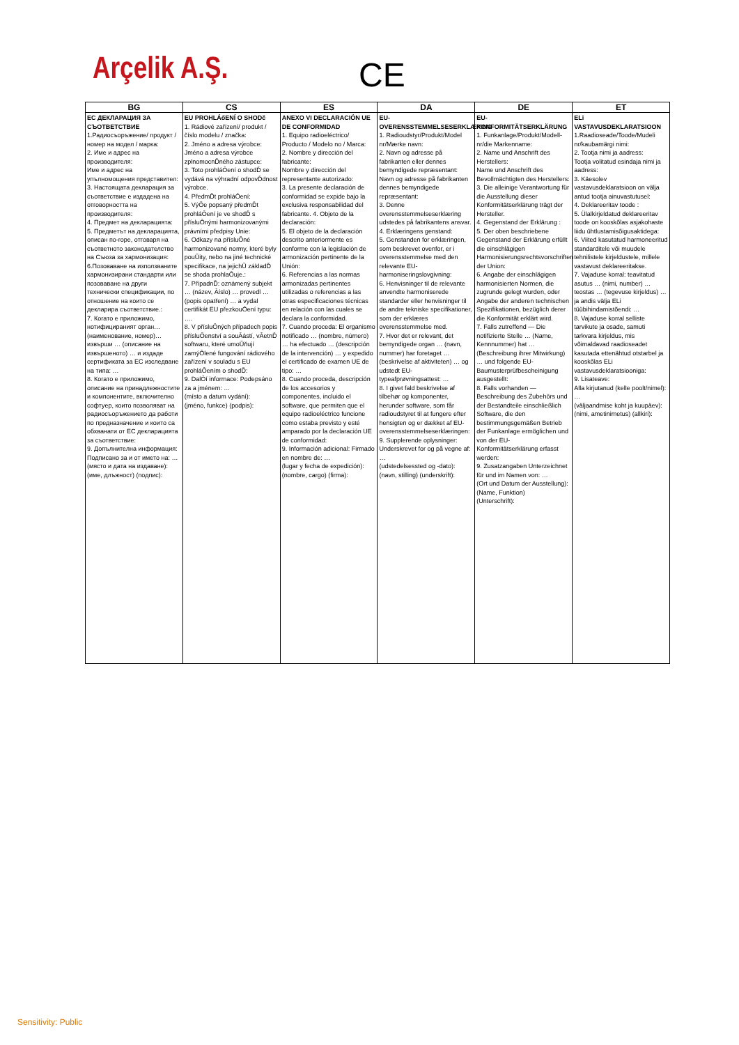Arçelik A.Ş. CE
| BG | CS | ES | DA | DE | ET |
| --- | --- | --- | --- | --- | --- |
| ЕС ДЕКЛАРАЦИЯ ЗА СЪОТВЕТСТВИЕ 1.Радиосъоръжение/ продукт / номер на модел / марка: 2. Име и адрес на производителя: Име и адрес на упълномощения представител: 3. Настоящата декларация за съответствие е издадена на отговорността на производителя: 4. Предмет на декларацията: 5. Предметът на декларацията, описан по-горе, отговаря на съответното законодателство на Съюза за хармонизация: 6.Позоваване на използваните хармонизирани стандарти или позоваване на други технически спецификации, по отношение на които се декларира съответствие.: 7. Когато е приложимо, нотифицираният орган… (наименование, номер)… извърши … (описание на извършеното) … и издаде сертификата за ЕС изследване на типа: … 8. Когато е приложимо, описание на принадлежностите и компонентите, включително софтуер, които позволяват на радиосъоръжението да работи по предназначение и които са обхванати от ЕС декларацията за съответствие: 9. Допълнителна информация: Подписано за и от името на: … (място и дата на издаване): (име, длъжност) (подпис): | EU PROHLÁőENÍ O SHODč 1. Rádiové zařízení/ produkt / číslo modelu / značka: 2. Jméno a adresa výrobce: Jméno a adresa výrobce zplnomocnĎného zástupce: 3. Toto prohláŌení o shodĎ se vydává na výhradní odpovĎdnost výrobce. 4. PředmĎt prohláŌení: 5. VýŎe popsaný předmĎt prohláŌení je ve shodĎ s přísluŌnými harmonizovanými právními předpisy Unie: 6. Odkazy na přísluŌné harmonizované normy, které byly pouŬity, nebo na jiné technické specifikace, na jejichŬ základĎ se shoda prohlaŌuje.: 7. PřípadnĎ: oznámený subjekt … (název, Āíslo) … provedl … (popis opatření) … a vydal certifikát EU přezkouŌení typu: …. 8. V přísluŌných případech popis přísluŌenství a souĀástí, vĀetnĎ softwaru, které umoŬňují zamýŌlené fungování rádiového zařízení v souladu s EU prohláŌením o shodĎ: 9. DalŌí informace: Podepsáno za a jménem: … (místo a datum vydání): (jméno, funkce) (podpis): | ANEXO VI DECLARACIÓN UE DE CONFORMIDAD 1. Equipo radioeléctrico/ Producto / Modelo no / Marca: 2. Nombre y dirección del fabricante: Nombre y dirección del representante autorizado: 3. La presente declaración de conformidad se expide bajo la exclusiva responsabilidad del fabricante. 4. Objeto de la declaración: 5. El objeto de la declaración descrito anteriormente es conforme con la legislación de armonización pertinente de la Unión: 6. Referencias a las normas armonizadas pertinentes utilizadas o referencias a las otras especificaciones técnicas en relación con las cuales se declara la conformidad. 7. Cuando proceda: El organismo notificado … (nombre, número) … ha efectuado … (descripción de la intervención) … y expedido el certificado de examen UE de tipo: … 8. Cuando proceda, descripción de los accesorios y componentes, incluido el software, que permiten que el equipo radioeléctrico funcione como estaba previsto y esté amparado por la declaración UE de conformidad: 9. Información adicional: Firmado en nombre de: … (lugar y fecha de expedición): (nombre, cargo) (firma): | EU-OVERENSSTEMMELSESERKLÆRING 1. Radioudstyr/Produkt/Model nr/Mærke navn: 2. Navn og adresse på fabrikanten eller dennes bemyndigede repræsentant: Navn og adresse på fabrikanten dennes bemyndigede repræsentant: 3. Denne overensstemmelseserklæring udstedes på fabrikantens ansvar. 4. Erklæringens genstand: 5. Genstanden for erklæringen, som beskrevet ovenfor, er i overensstemmelse med den relevante EU-harmoniseringslovgivning: 6. Henvisninger til de relevante anvendte harmoniserede standarder eller henvisninger til de andre tekniske specifikationer, som der erklæres overensstemmelse med. 7. Hvor det er relevant, det bemyndigede organ … (navn, nummer) har foretaget … (beskrivelse af aktiviteten) … og udstedt EU-typeafprøvningsattest: … 8. I givet fald beskrivelse af tilbehør og komponenter, herunder software, som får radioudstyret til at fungere efter hensigten og er dækket af EU-overensstemmelseserklæringen: 9. Supplerende oplysninger: Underskrevet for og på vegne af: … (udstedelsessted og -dato): (navn, stilling) (underskrift): | EU-KONFORMITÄTSERKLÄRUNG 1. Funkanlage/Produkt/Modell-nr/die Markenname: 2. Name und Anschrift des Herstellers: Name und Anschrift des Bevollmächtigten des Herstellers: 3. Die alleinige Verantwortung für die Ausstellung dieser Konformitätserklärung trägt der Hersteller. 4. Gegenstand der Erklärung : 5. Der oben beschriebene Gegenstand der Erklärung erfüllt die einschlägigen Harmonisierungsrechtsvorschriften der Union: 6. Angabe der einschlägigen harmonisierten Normen, die zugrunde gelegt wurden, oder Angabe der anderen technischen Spezifikationen, bezüglich derer die Konformität erklärt wird. 7. Falls zutreffend — Die notifizierte Stelle … (Name, Kennnummer) hat … (Beschreibung ihrer Mitwirkung) … und folgende EU-Baumusterprüfbescheinigung ausgestellt: 8. Falls vorhanden — Beschreibung des Zubehörs und der Bestandteile einschließlich Software, die den bestimmungsgemäßen Betrieb der Funkanlage ermöglichen und von der EU-Konformitätserklärung erfasst werden: 9. Zusatzangaben Unterzeichnet für und im Namen von: … (Ort und Datum der Ausstellung): (Name, Funktion) (Unterschrift): | ELi VASTAVUSDEKLARATSIOON 1.Raadioseade/Toode/Mudeli nr/kaubamärgi nimi: 2. Tootja nimi ja aadress: Tootja volitatud esindaja nimi ja aadress: 3. Käesolev vastavusdeklaratsioon on välja antud tootja ainuvastutusel: 4. Deklareeritav toode : 5. Ülalkirjeldatud deklareeritav toode on kooskõlas asjakohaste liidu ühtlustamisõigusaktidega: 6. Viited kasutatud harmoneeritud standarditele või muudele tehnilistele kirjeldustele, millele vastavust deklareeritakse. 7. Vajaduse korral: teavitatud asutus … (nimi, number) … teostas … (tegevuse kirjeldus) … ja andis välja ELi tüübihindamistõendi: … 8. Vajaduse korral selliste tarvikute ja osade, samuti tarkvara kirjeldus, mis võimaldavad raadioseadet kasutada ettenähtud otstarbel ja kooskõlas ELi vastavusdeklaratsiooniga: 9. Lisateave: Alla kirjutanud (kelle poolt/nimel): … (väljaandmise koht ja kuupäev): (nimi, ametinimetus) (allkiri): |
Sensitivity: Public